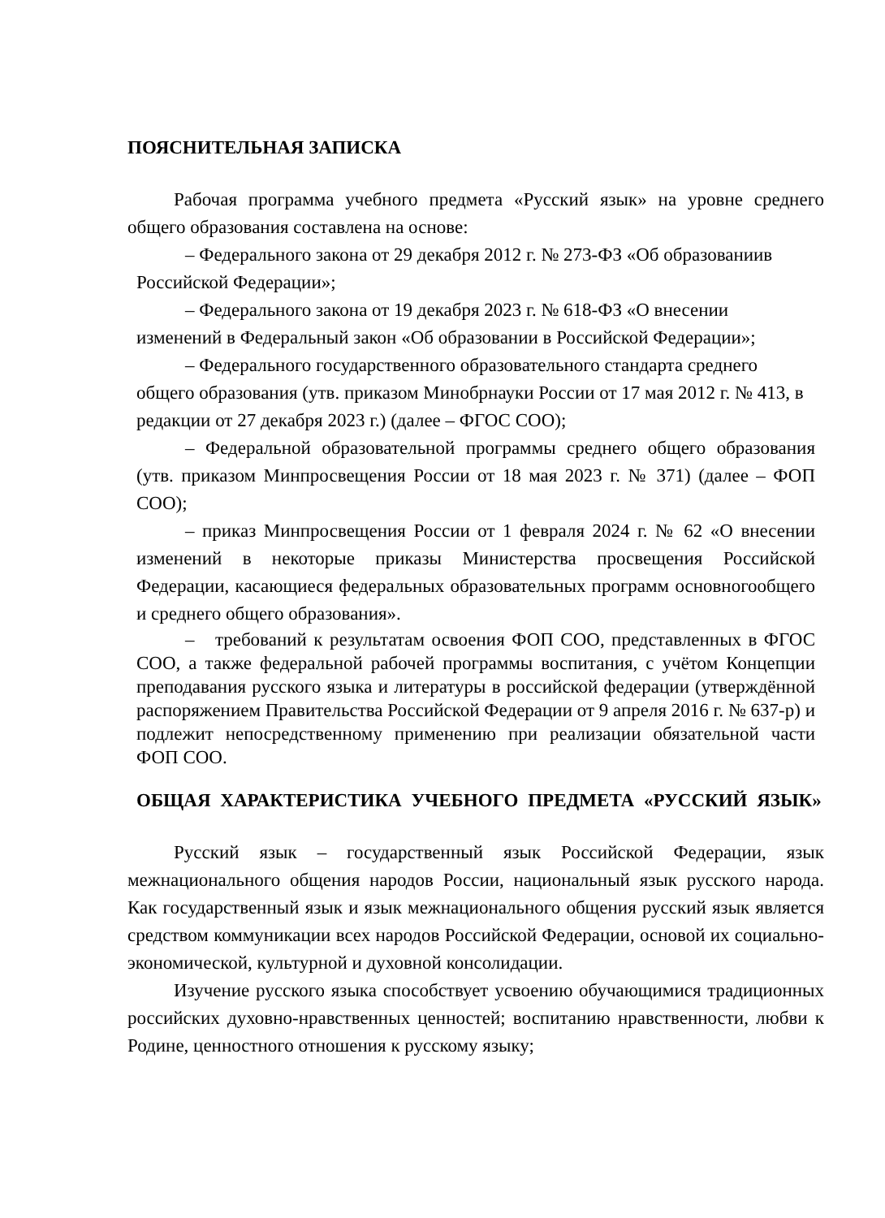ПОЯСНИТЕЛЬНАЯ ЗАПИСКА
Рабочая программа учебного предмета «Русский язык» на уровне среднего общего образования составлена на основе:
– Федерального закона от 29 декабря 2012 г. № 273-ФЗ «Об образованиив Российской Федерации»;
– Федерального закона от 19 декабря 2023 г. № 618-ФЗ «О внесении изменений в Федеральный закон «Об образовании в Российской Федерации»;
– Федерального государственного образовательного стандарта среднего общего образования (утв. приказом Минобрнауки России от 17 мая 2012 г. № 413, в редакции от 27 декабря 2023 г.) (далее – ФГОС СОО);
– Федеральной образовательной программы среднего общего образования (утв. приказом Минпросвещения России от 18 мая 2023 г. № 371) (далее – ФОП СОО);
– приказ Минпросвещения России от 1 февраля 2024 г. № 62 «О внесении изменений в некоторые приказы Министерства просвещения Российской Федерации, касающиеся федеральных образовательных программ основногообщего и среднего общего образования».
– требований к результатам освоения ФОП СОО, представленных в ФГОС СОО, а также федеральной рабочей программы воспитания, с учётом Концепции преподавания русского языка и литературы в российской федерации (утверждённой распоряжением Правительства Российской Федерации от 9 апреля 2016 г. № 637-р) и подлежит непосредственному применению при реализации обязательной части ФОП СОО.
ОБЩАЯ ХАРАКТЕРИСТИКА УЧЕБНОГО ПРЕДМЕТА «РУССКИЙ ЯЗЫК»
Русский язык – государственный язык Российской Федерации, язык межнационального общения народов России, национальный язык русского народа. Как государственный язык и язык межнационального общения русский язык является средством коммуникации всех народов Российской Федерации, основой их социально-экономической, культурной и духовной консолидации.
Изучение русского языка способствует усвоению обучающимися традиционных российских духовно-нравственных ценностей; воспитанию нравственности, любви к Родине, ценностного отношения к русскому языку;